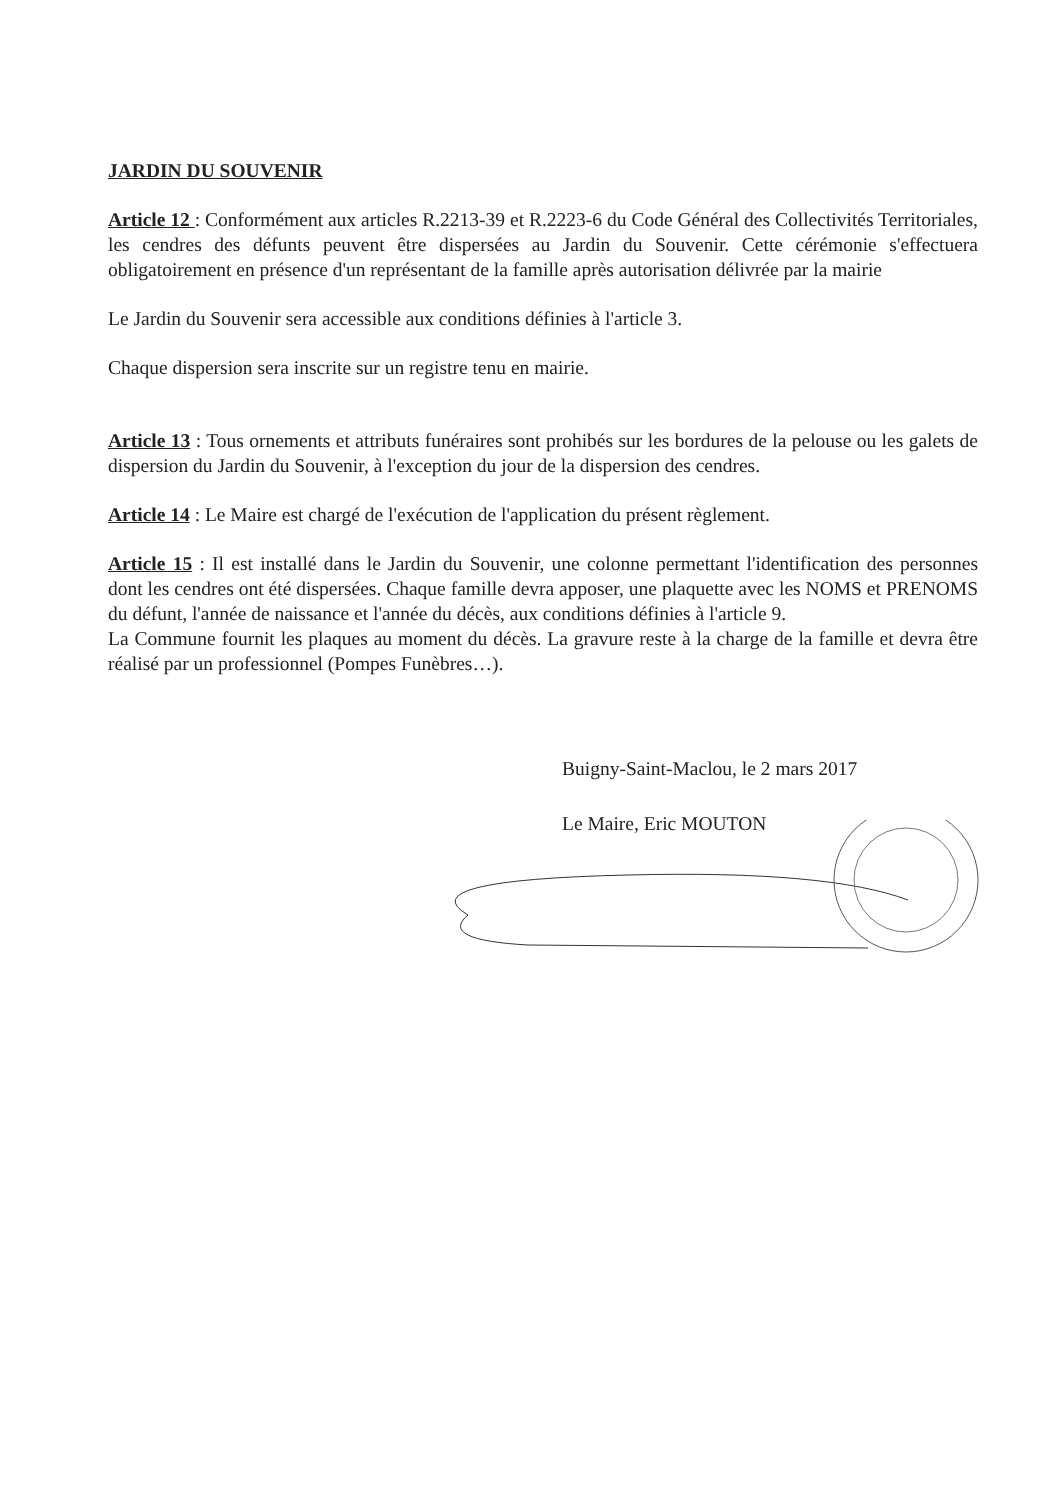JARDIN DU SOUVENIR
Article 12 : Conformément aux articles R.2213-39 et R.2223-6 du Code Général des Collectivités Territoriales, les cendres des défunts peuvent être dispersées au Jardin du Souvenir. Cette cérémonie s'effectuera obligatoirement en présence d'un représentant de la famille après autorisation délivrée par la mairie
Le Jardin du Souvenir sera accessible aux conditions définies à l'article 3.
Chaque dispersion sera inscrite sur un registre tenu en mairie.
Article 13 : Tous ornements et attributs funéraires sont prohibés sur les bordures de la pelouse ou les galets de dispersion du Jardin du Souvenir, à l'exception du jour de la dispersion des cendres.
Article 14 : Le Maire est chargé de l'exécution de l'application du présent règlement.
Article 15 : Il est installé dans le Jardin du Souvenir, une colonne permettant l'identification des personnes dont les cendres ont été dispersées. Chaque famille devra apposer, une plaquette avec les NOMS et PRENOMS du défunt, l'année de naissance et l'année du décès, aux conditions définies à l'article 9.
La Commune fournit les plaques au moment du décès. La gravure reste à la charge de la famille et devra être réalisé par un professionnel (Pompes Funèbres…).
Buigny-Saint-Maclou, le 2 mars 2017
Le Maire, Eric MOUTON